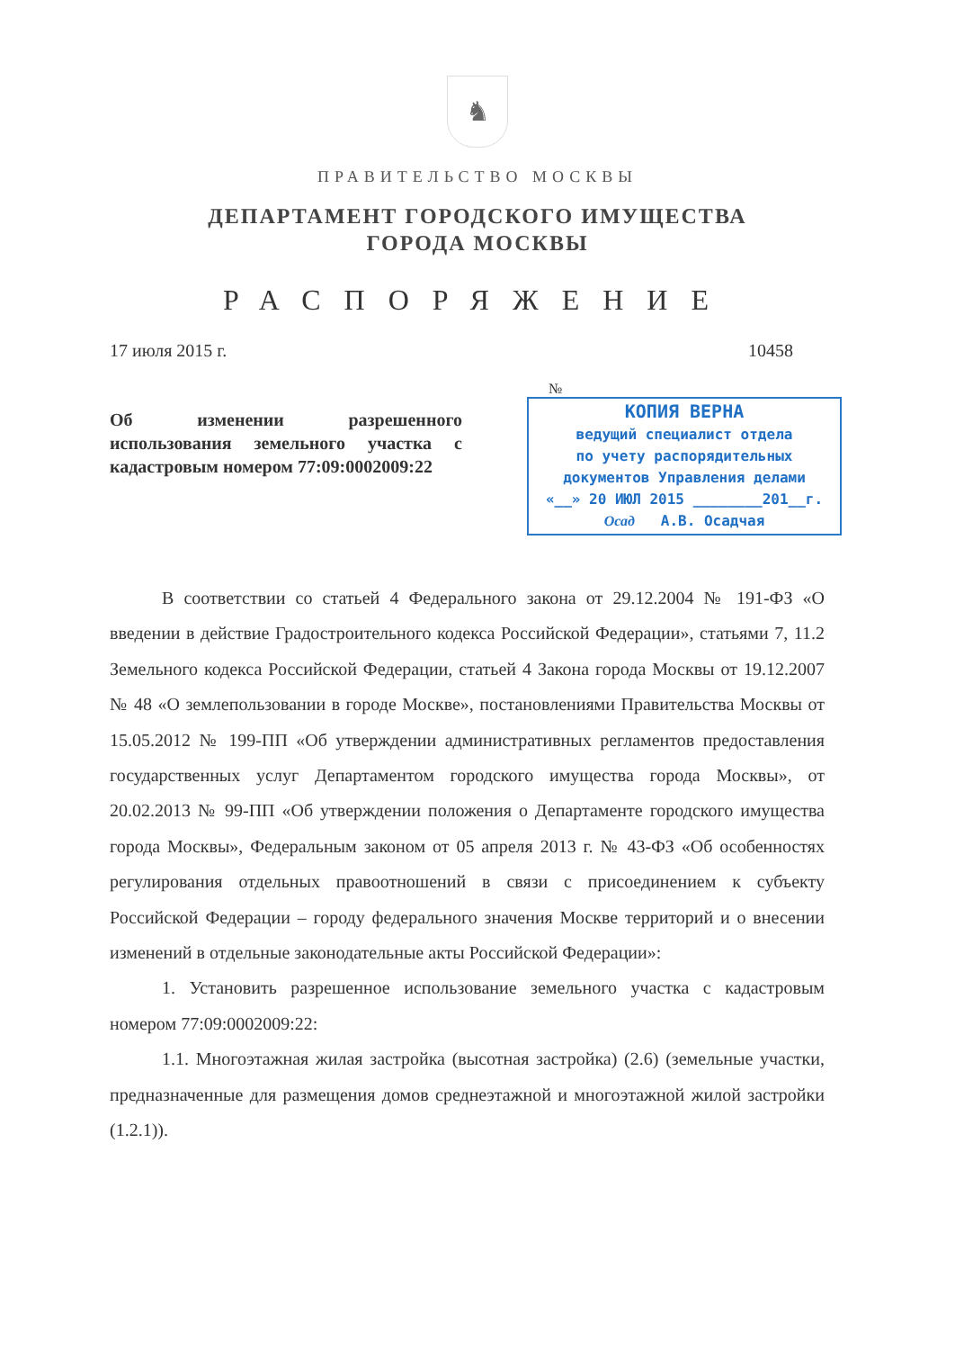♞
ПРАВИТЕЛЬСТВО МОСКВЫ
ДЕПАРТАМЕНТ ГОРОДСКОГО ИМУЩЕСТВА
ГОРОДА МОСКВЫ
РАСПОРЯЖЕНИЕ
17 июля 2015 г. 10458
Об изменении разрешенного использования земельного участка с кадастровым номером 77:09:0002009:22
№
КОПИЯ ВЕРНА
ведущий специалист отдела
по учету распорядительных
документов Управления делами
«__» 20 ИЮЛ 2015 ________201__г.
Осад А.В. Осадчая
В соответствии со статьей 4 Федерального закона от 29.12.2004 № 191-ФЗ «О введении в действие Градостроительного кодекса Российской Федерации», статьями 7, 11.2 Земельного кодекса Российской Федерации, статьей 4 Закона города Москвы от 19.12.2007 № 48 «О землепользовании в городе Москве», постановлениями Правительства Москвы от 15.05.2012 № 199-ПП «Об утверждении административных регламентов предоставления государственных услуг Департаментом городского имущества города Москвы», от 20.02.2013 № 99-ПП «Об утверждении положения о Департаменте городского имущества города Москвы», Федеральным законом от 05 апреля 2013 г. № 43-ФЗ «Об особенностях регулирования отдельных правоотношений в связи с присоединением к субъекту Российской Федерации – городу федерального значения Москве территорий и о внесении изменений в отдельные законодательные акты Российской Федерации»:
1. Установить разрешенное использование земельного участка с кадастровым номером 77:09:0002009:22:
1.1. Многоэтажная жилая застройка (высотная застройка) (2.6) (земельные участки, предназначенные для размещения домов среднеэтажной и многоэтажной жилой застройки (1.2.1)).